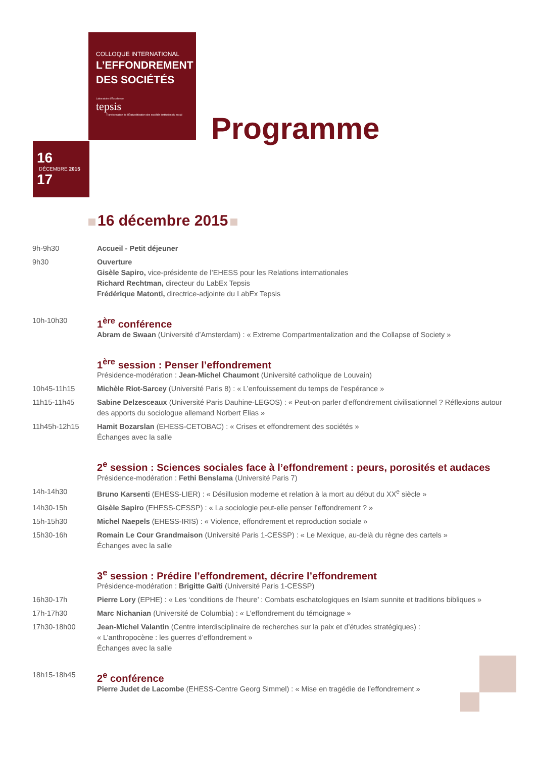COLLOQUE INTERNATIONAL
L’EFFONDREMENT
DES SOCIÉTÉS
Laboratoire d’Excellence
tepsis
Transformation de l’État politisation des sociétés institution du social
16
DÉCEMBRE 2015
17
Programme
16 décembre 2015
9h-9h30 Accueil - Petit déjeuner
9h30 Ouverture
Gisèle Sapiro, vice-présidente de l’EHESS pour les Relations internationales
Richard Rechtman, directeur du LabEx Tepsis
Frédérique Matonti, directrice-adjointe du LabEx Tepsis
10h-10h30
1<sup>ère</sup> conférence
Abram de Swaan (Université d’Amsterdam) : « Extreme Compartmentalization and the Collapse of Society »
1<sup>ère</sup> session : Penser l’effondrement
Présidence-modération : Jean-Michel Chaumont (Université catholique de Louvain)
10h45-11h15 Michèle Riot-Sarcey (Université Paris 8) : « L’enfouissement du temps de l’espérance »
11h15-11h45 Sabine Delzesceaux (Université Paris Dauhine-LEGOS) : « Peut-on parler d’effondrement civilisationnel ? Réflexions autour des apports du sociologue allemand Norbert Elias »
11h45h-12h15 Hamit Bozarslan (EHESS-CETOBAC) : « Crises et effondrement des sociétés »
Échanges avec la salle
2<sup>e</sup> session : Sciences sociales face à l’effondrement : peurs, porosités et audaces
Présidence-modération : Fethi Benslama (Université Paris 7)
14h-14h30 Bruno Karsenti (EHESS-LIER) : « Désillusion moderne et relation à la mort au début du XX<sup>e</sup> siècle »
14h30-15h Gisèle Sapiro (EHESS-CESSP) : « La sociologie peut-elle penser l’effondrement ? »
15h-15h30 Michel Naepels (EHESS-IRIS) : « Violence, effondrement et reproduction sociale »
15h30-16h Romain Le Cour Grandmaison (Université Paris 1-CESSP) : « Le Mexique, au-delà du règne des cartels »
Échanges avec la salle
3<sup>e</sup> session : Prédire l’effondrement, décrire l’effondrement
Présidence-modération : Brigitte Gaïti (Université Paris 1-CESSP)
16h30-17h Pierre Lory (EPHE) : « Les ‘conditions de l’heure’ : Combats eschatologiques en Islam sunnite et traditions bibliques »
17h-17h30 Marc Nichanian (Université de Columbia) : « L’effondrement du témoignage »
17h30-18h00 Jean-Michel Valantin (Centre interdisciplinaire de recherches sur la paix et d’études stratégiques) :
« L’anthropocène : les guerres d’effondrement »
Échanges avec la salle
18h15-18h45
2<sup>e</sup> conférence
Pierre Judet de Lacombe (EHESS-Centre Georg Simmel) : « Mise en tragédie de l’effondrement »